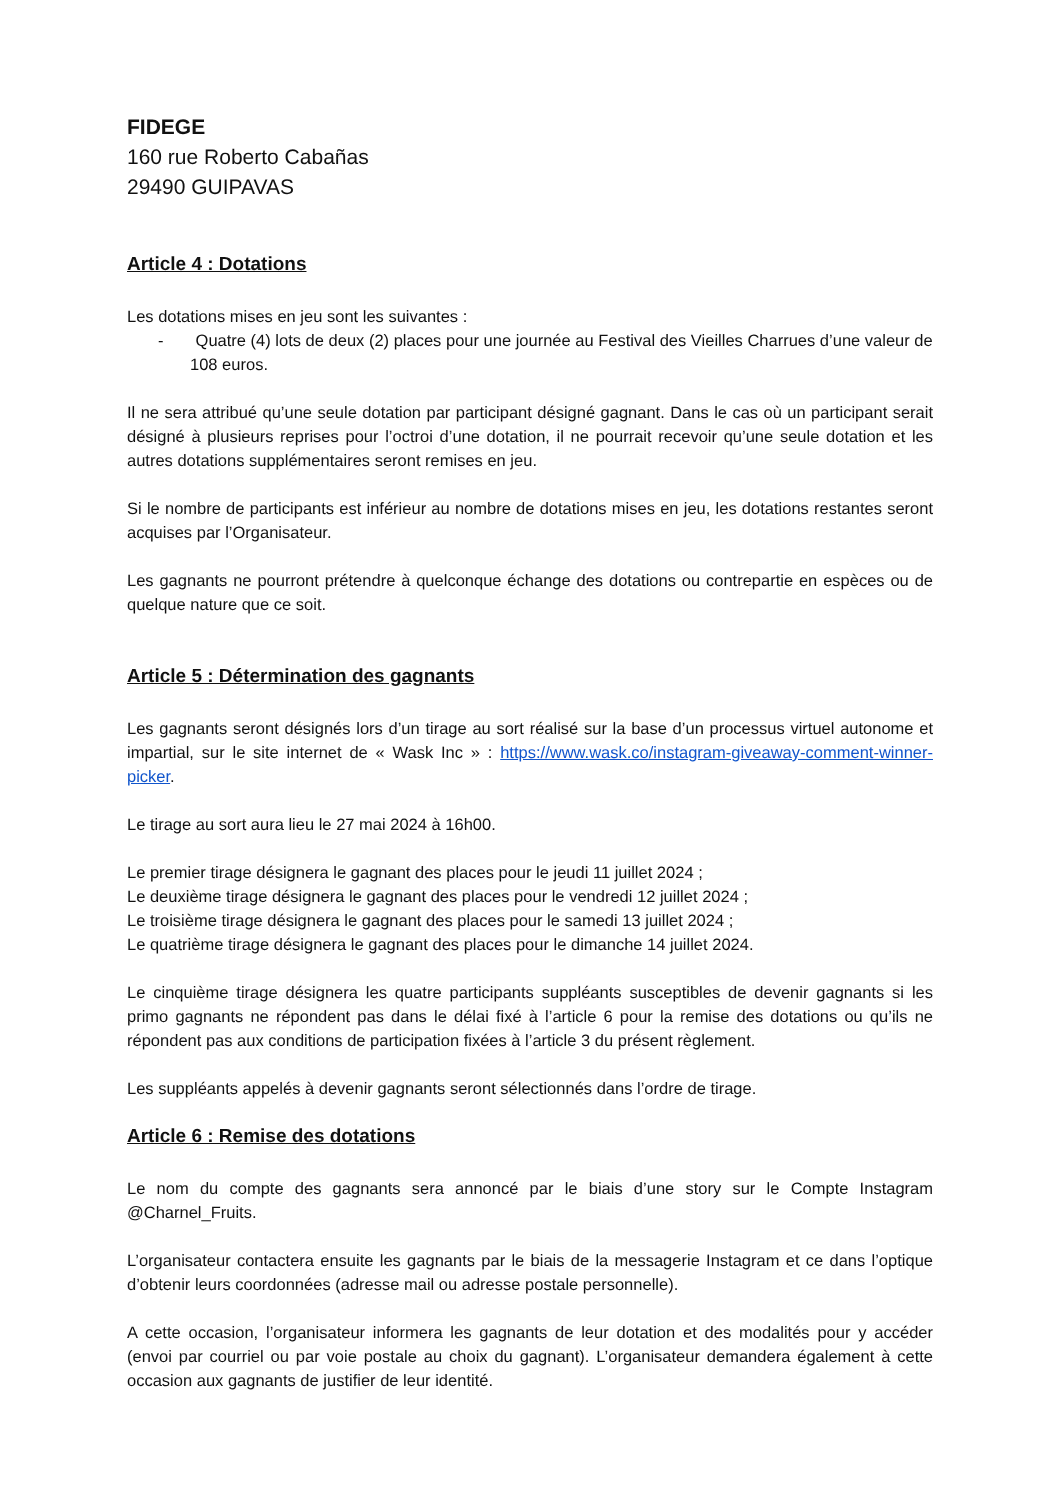FIDEGE
160 rue Roberto Cabañas
29490 GUIPAVAS
Article 4 : Dotations
Les dotations mises en jeu sont les suivantes :
- Quatre (4) lots de deux (2) places pour une journée au Festival des Vieilles Charrues d’une valeur de 108 euros.
Il ne sera attribué qu’une seule dotation par participant désigné gagnant. Dans le cas où un participant serait désigné à plusieurs reprises pour l’octroi d’une dotation, il ne pourrait recevoir qu’une seule dotation et les autres dotations supplémentaires seront remises en jeu.
Si le nombre de participants est inférieur au nombre de dotations mises en jeu, les dotations restantes seront acquises par l’Organisateur.
Les gagnants ne pourront prétendre à quelconque échange des dotations ou contrepartie en espèces ou de quelque nature que ce soit.
Article 5 : Détermination des gagnants
Les gagnants seront désignés lors d’un tirage au sort réalisé sur la base d’un processus virtuel autonome et impartial, sur le site internet de « Wask Inc » : https://www.wask.co/instagram-giveaway-comment-winner-picker.
Le tirage au sort aura lieu le 27 mai 2024 à 16h00.
Le premier tirage désignera le gagnant des places pour le jeudi 11 juillet 2024 ;
Le deuxième tirage désignera le gagnant des places pour le vendredi 12 juillet 2024 ;
Le troisième tirage désignera le gagnant des places pour le samedi 13 juillet 2024 ;
Le quatrième tirage désignera le gagnant des places pour le dimanche 14 juillet 2024.
Le cinquième tirage désignera les quatre participants suppléants susceptibles de devenir gagnants si les primo gagnants ne répondent pas dans le délai fixé à l’article 6 pour la remise des dotations ou qu’ils ne répondent pas aux conditions de participation fixées à l’article 3 du présent règlement.
Les suppléants appelés à devenir gagnants seront sélectionnés dans l’ordre de tirage.
Article 6 : Remise des dotations
Le nom du compte des gagnants sera annoncé par le biais d’une story sur le Compte Instagram @Charnel_Fruits.
L’organisateur contactera ensuite les gagnants par le biais de la messagerie Instagram et ce dans l’optique d’obtenir leurs coordonnées (adresse mail ou adresse postale personnelle).
A cette occasion, l’organisateur informera les gagnants de leur dotation et des modalités pour y accéder (envoi par courriel ou par voie postale au choix du gagnant). L’organisateur demandera également à cette occasion aux gagnants de justifier de leur identité.